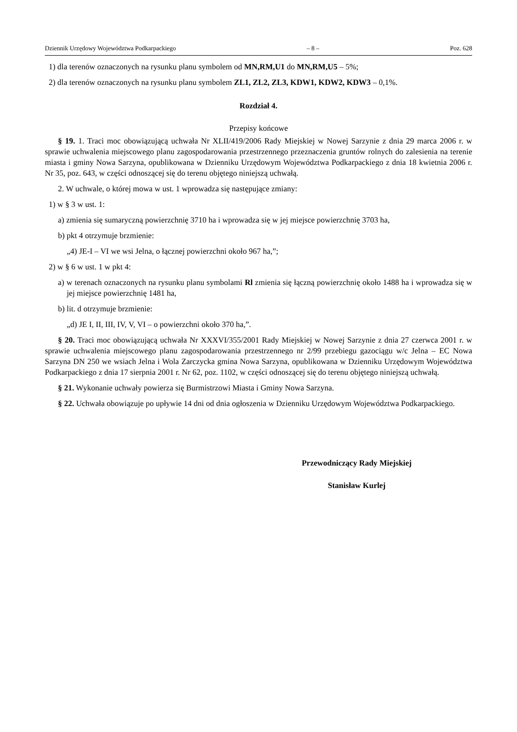Dziennik Urzędowy Województwa Podkarpackiego – 8 – Poz. 628
1) dla terenów oznaczonych na rysunku planu symbolem od MN,RM,U1 do MN,RM,U5 – 5%;
2) dla terenów oznaczonych na rysunku planu symbolem ZL1, ZL2, ZL3, KDW1, KDW2, KDW3 – 0,1%.
Rozdział 4.
Przepisy końcowe
§ 19. 1. Traci moc obowiązującą uchwała Nr XLII/419/2006 Rady Miejskiej w Nowej Sarzynie z dnia 29 marca 2006 r. w sprawie uchwalenia miejscowego planu zagospodarowania przestrzennego przeznaczenia gruntów rolnych do zalesienia na terenie miasta i gminy Nowa Sarzyna, opublikowana w Dzienniku Urzędowym Województwa Podkarpackiego z dnia 18 kwietnia 2006 r. Nr 35, poz. 643, w części odnoszącej się do terenu objętego niniejszą uchwałą.
2. W uchwale, o której mowa w ust. 1 wprowadza się następujące zmiany:
1) w § 3 w ust. 1:
a) zmienia się sumaryczną powierzchnię 3710 ha i wprowadza się w jej miejsce powierzchnię 3703 ha,
b) pkt 4 otrzymuje brzmienie:
„4) JE-I – VI we wsi Jelna, o łącznej powierzchni około 967 ha,”;
2) w § 6 w ust. 1 w pkt 4:
a) w terenach oznaczonych na rysunku planu symbolami Rl zmienia się łączną powierzchnię około 1488 ha i wprowadza się w jej miejsce powierzchnię 1481 ha,
b) lit. d otrzymuje brzmienie:
„d) JE I, II, III, IV, V, VI – o powierzchni około 370 ha,”.
§ 20. Traci moc obowiązującą uchwała Nr XXXVI/355/2001 Rady Miejskiej w Nowej Sarzynie z dnia 27 czerwca 2001 r. w sprawie uchwalenia miejscowego planu zagospodarowania przestrzennego nr 2/99 przebiegu gazociągu w/c Jelna – EC Nowa Sarzyna DN 250 we wsiach Jelna i Wola Zarczycka gmina Nowa Sarzyna, opublikowana w Dzienniku Urzędowym Województwa Podkarpackiego z dnia 17 sierpnia 2001 r. Nr 62, poz. 1102, w części odnoszącej się do terenu objętego niniejszą uchwałą.
§ 21. Wykonanie uchwały powierza się Burmistrzowi Miasta i Gminy Nowa Sarzyna.
§ 22. Uchwała obowiązuje po upływie 14 dni od dnia ogłoszenia w Dzienniku Urzędowym Województwa Podkarpackiego.
Przewodniczący Rady Miejskiej
Stanisław Kurlej